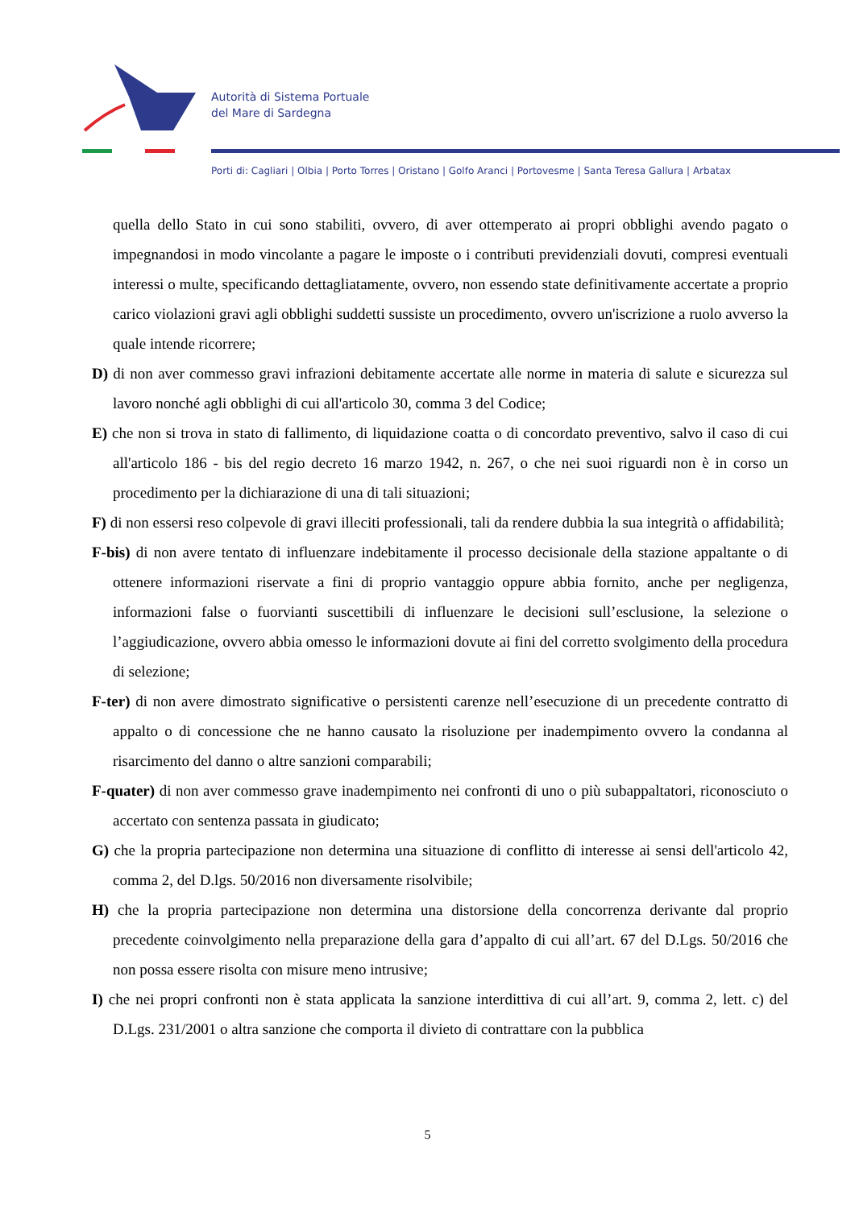Autorità di Sistema Portuale
del Mare di Sardegna
Porti di: Cagliari | Olbia | Porto Torres | Oristano | Golfo Aranci | Portovesme | Santa Teresa Gallura | Arbatax
quella dello Stato in cui sono stabiliti, ovvero, di aver ottemperato ai propri obblighi avendo pagato o impegnandosi in modo vincolante a pagare le imposte o i contributi previdenziali dovuti, compresi eventuali interessi o multe, specificando dettagliatamente, ovvero, non essendo state definitivamente accertate a proprio carico violazioni gravi agli obblighi suddetti sussiste un procedimento, ovvero un'iscrizione a ruolo avverso la quale intende ricorrere;
D) di non aver commesso gravi infrazioni debitamente accertate alle norme in materia di salute e sicurezza sul lavoro nonché agli obblighi di cui all'articolo 30, comma 3 del Codice;
E) che non si trova in stato di fallimento, di liquidazione coatta o di concordato preventivo, salvo il caso di cui all'articolo 186 - bis del regio decreto 16 marzo 1942, n. 267, o che nei suoi riguardi non è in corso un procedimento per la dichiarazione di una di tali situazioni;
F) di non essersi reso colpevole di gravi illeciti professionali, tali da rendere dubbia la sua integrità o affidabilità;
F-bis) di non avere tentato di influenzare indebitamente il processo decisionale della stazione appaltante o di ottenere informazioni riservate a fini di proprio vantaggio oppure abbia fornito, anche per negligenza, informazioni false o fuorvianti suscettibili di influenzare le decisioni sull’esclusione, la selezione o l’aggiudicazione, ovvero abbia omesso le informazioni dovute ai fini del corretto svolgimento della procedura di selezione;
F-ter) di non avere dimostrato significative o persistenti carenze nell’esecuzione di un precedente contratto di appalto o di concessione che ne hanno causato la risoluzione per inadempimento ovvero la condanna al risarcimento del danno o altre sanzioni comparabili;
F-quater) di non aver commesso grave inadempimento nei confronti di uno o più subappaltatori, riconosciuto o accertato con sentenza passata in giudicato;
G) che la propria partecipazione non determina una situazione di conflitto di interesse ai sensi dell'articolo 42, comma 2, del D.lgs. 50/2016 non diversamente risolvibile;
H) che la propria partecipazione non determina una distorsione della concorrenza derivante dal proprio precedente coinvolgimento nella preparazione della gara d’appalto di cui all’art. 67 del D.Lgs. 50/2016 che non possa essere risolta con misure meno intrusive;
I) che nei propri confronti non è stata applicata la sanzione interdittiva di cui all’art. 9, comma 2, lett. c) del D.Lgs. 231/2001 o altra sanzione che comporta il divieto di contrattare con la pubblica
5